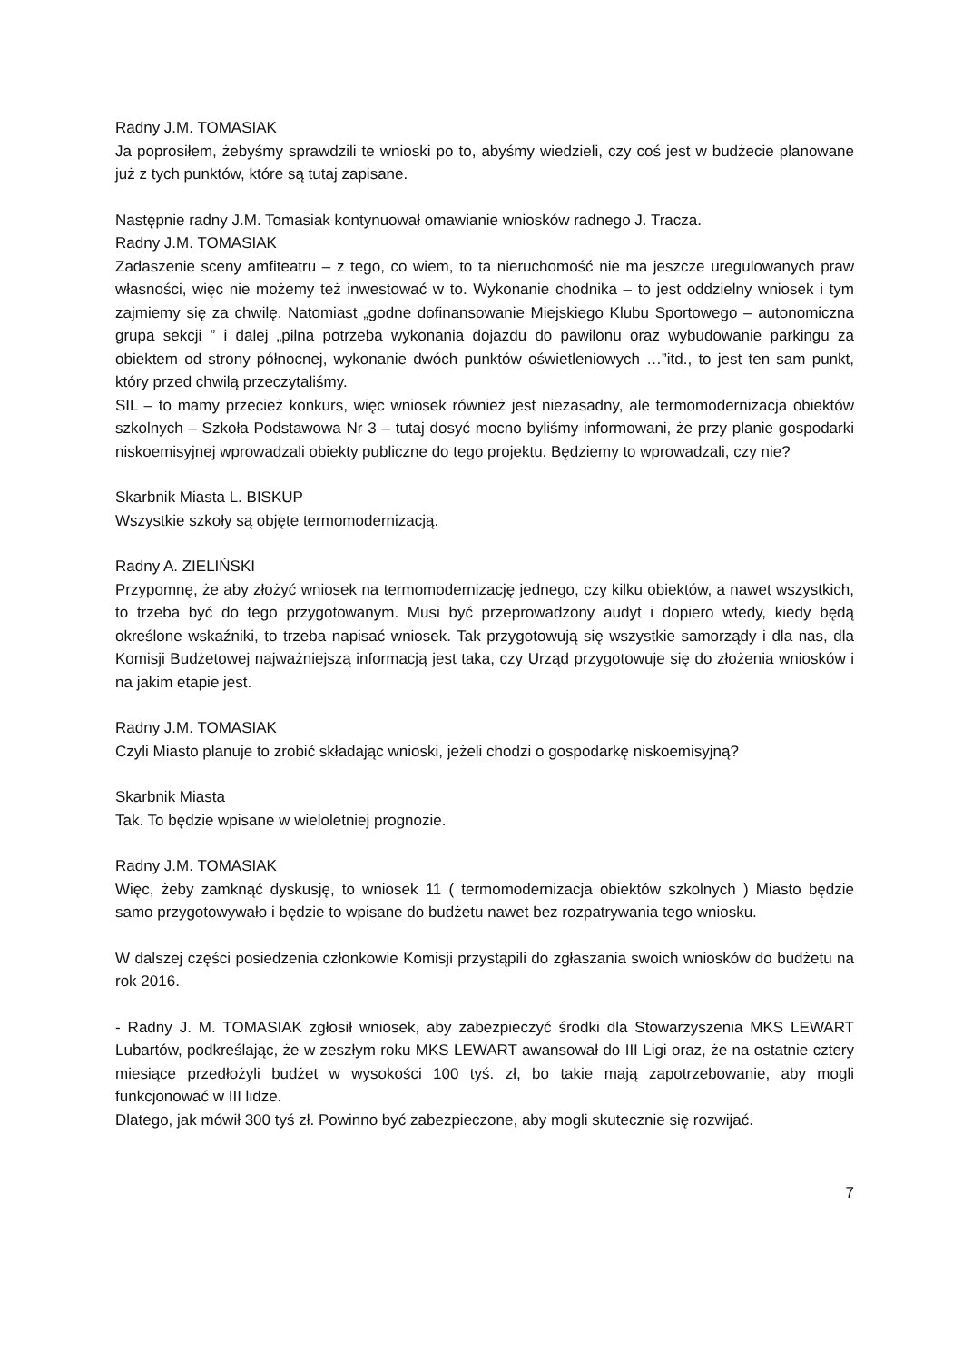Radny J.M. TOMASIAK
Ja poprosiłem, żebyśmy sprawdzili te wnioski po to, abyśmy wiedzieli, czy coś jest w budżecie planowane już z tych punktów, które są tutaj zapisane.
Następnie radny J.M. Tomasiak kontynuował omawianie wniosków radnego J. Tracza.
Radny J.M. TOMASIAK
Zadaszenie sceny amfiteatru – z tego, co wiem, to ta nieruchomość nie ma jeszcze uregulowanych praw własności, więc nie możemy też inwestować w to. Wykonanie chodnika – to jest oddzielny wniosek i tym zajmiemy się za chwilę. Natomiast „godne dofinansowanie Miejskiego Klubu Sportowego – autonomiczna grupa sekcji ” i dalej „pilna potrzeba wykonania dojazdu do pawilonu oraz wybudowanie parkingu za obiektem od strony północnej, wykonanie dwóch punktów oświetleniowych …”itd., to jest ten sam punkt, który przed chwilą przeczytaliśmy.
SIL – to mamy przecież konkurs, więc wniosek również jest niezasadny, ale termomodernizacja obiektów szkolnych – Szkoła Podstawowa Nr 3 – tutaj dosyć mocno byliśmy informowani, że przy planie gospodarki niskoemisyjnej wprowadzali obiekty publiczne do tego projektu. Będziemy to wprowadzali, czy nie?
Skarbnik Miasta L. BISKUP
Wszystkie szkoły są objęte termomodernizacją.
Radny A. ZIELIŃSKI
Przypomnę, że aby złożyć wniosek na termomodernizację jednego, czy kilku obiektów, a nawet wszystkich, to trzeba być do tego przygotowanym. Musi być przeprowadzony audyt i dopiero wtedy, kiedy będą określone wskaźniki, to trzeba napisać wniosek. Tak przygotowują się wszystkie samorządy i dla nas, dla Komisji Budżetowej najważniejszą informacją jest taka, czy Urząd przygotowuje się do złożenia wniosków i na jakim etapie jest.
Radny J.M. TOMASIAK
Czyli Miasto planuje to zrobić składając wnioski, jeżeli chodzi o gospodarkę niskoemisyjną?
Skarbnik Miasta
Tak. To będzie wpisane w wieloletniej prognozie.
Radny J.M. TOMASIAK
Więc, żeby zamknąć dyskusję, to wniosek 11 ( termomodernizacja obiektów szkolnych ) Miasto będzie samo przygotowywało i będzie to wpisane do budżetu nawet bez rozpatrywania tego wniosku.
W dalszej części posiedzenia członkowie Komisji przystąpili do zgłaszania swoich wniosków do budżetu na rok 2016.
- Radny J. M. TOMASIAK zgłosił wniosek, aby zabezpieczyć środki dla Stowarzyszenia MKS LEWART Lubartów, podkreślając, że w zeszłym roku MKS LEWART awansował do III Ligi oraz, że na ostatnie cztery miesiące przedłożyli budżet w wysokości 100 tyś. zł, bo takie mają zapotrzebowanie, aby mogli funkcjonować w III lidze.
Dlatego, jak mówił 300 tyś zł. Powinno być zabezpieczone, aby mogli skutecznie się rozwijać.
7